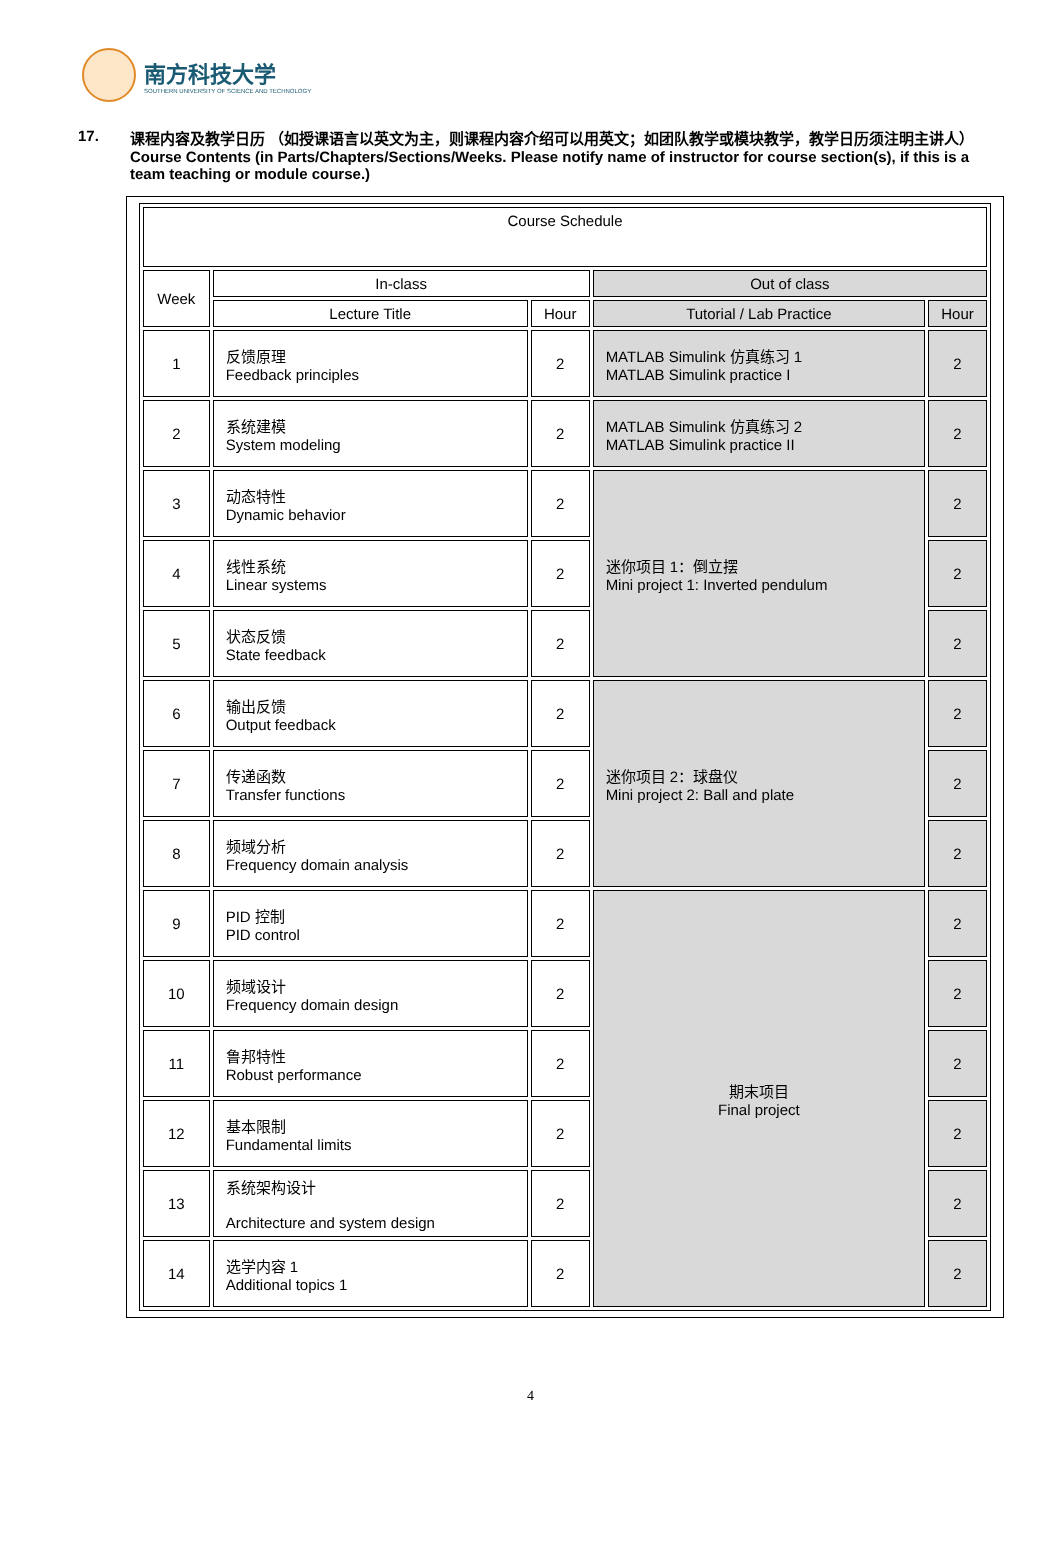南方科技大学
SOUTHERN UNIVERSITY OF SCIENCE AND TECHNOLOGY
17. 课程内容及教学日历 （如授课语言以英文为主，则课程内容介绍可以用英文；如团队教学或模块教学，教学日历须注明主讲人）
Course Contents (in Parts/Chapters/Sections/Weeks. Please notify name of instructor for course section(s), if this is a team teaching or module course.)
| Course Schedule | | | | |
| Week | In-class | | Out of class | |
| | Lecture Title | Hour | Tutorial / Lab Practice | Hour |
| 1 | 反馈原理 Feedback principles | 2 | MATLAB Simulink 仿真练习 1 MATLAB Simulink practice I | 2 |
| 2 | 系统建模 System modeling | 2 | MATLAB Simulink 仿真练习 2 MATLAB Simulink practice II | 2 |
| 3 | 动态特性 Dynamic behavior | 2 | 迷你项目 1：倒立摆 Mini project 1: Inverted pendulum | 2 |
| 4 | 线性系统 Linear systems | 2 | | 2 |
| 5 | 状态反馈 State feedback | 2 | | 2 |
| 6 | 输出反馈 Output feedback | 2 | 迷你项目 2：球盘仪 Mini project 2: Ball and plate | 2 |
| 7 | 传递函数 Transfer functions | 2 | | 2 |
| 8 | 频域分析 Frequency domain analysis | 2 | | 2 |
| 9 | PID 控制 PID control | 2 | 期末项目 Final project | 2 |
| 10 | 频域设计 Frequency domain design | 2 | | 2 |
| 11 | 鲁邦特性 Robust performance | 2 | | 2 |
| 12 | 基本限制 Fundamental limits | 2 | | 2 |
| 13 | 系统架构设计 Architecture and system design | 2 | | 2 |
| 14 | 选学内容 1 Additional topics 1 | 2 | | 2 |
4